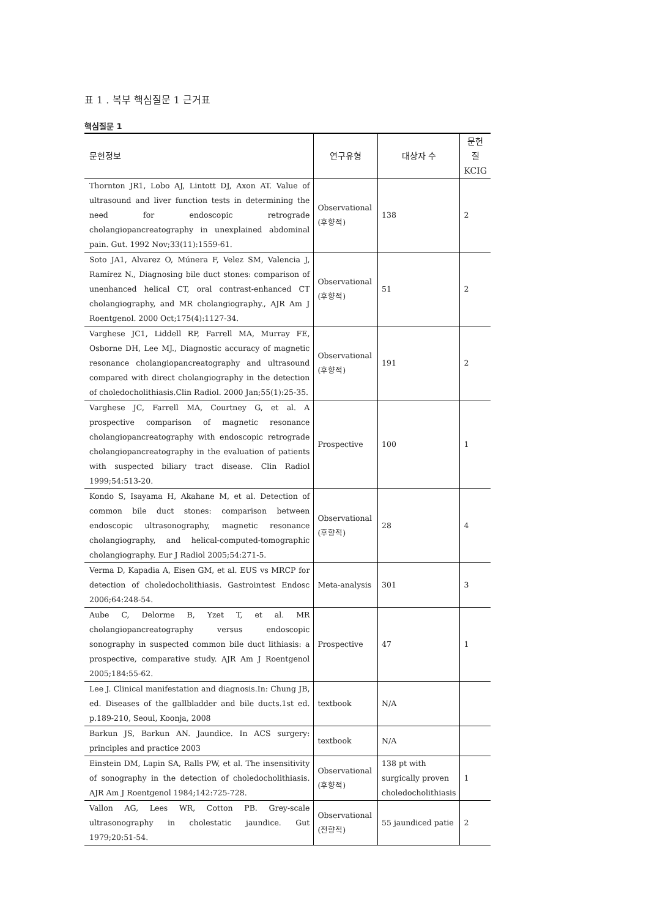표 1 . 복부 핵심질문 1 근거표
핵심질문 1
| 문헌정보 | 연구유형 | 대상자 수 | 문헌 질 KCIG |
| --- | --- | --- | --- |
| Thornton JR1, Lobo AJ, Lintott DJ, Axon AT. Value of ultrasound and liver function tests in determining the need for endoscopic retrograde cholangiopancreatography in unexplained abdominal pain. Gut. 1992 Nov;33(11):1559-61. | Observational (후향적) | 138 | 2 |
| Soto JA1, Alvarez O, Múnera F, Velez SM, Valencia J, Ramírez N., Diagnosing bile duct stones: comparison of unenhanced helical CT, oral contrast-enhanced CT cholangiography, and MR cholangiography., AJR Am J Roentgenol. 2000 Oct;175(4):1127-34. | Observational (후향적) | 51 | 2 |
| Varghese JC1, Liddell RP, Farrell MA, Murray FE, Osborne DH, Lee MJ., Diagnostic accuracy of magnetic resonance cholangiopancreatography and ultrasound compared with direct cholangiography in the detection of choledocholithiasis.Clin Radiol. 2000 Jan;55(1):25-35. | Observational (후향적) | 191 | 2 |
| Varghese JC, Farrell MA, Courtney G, et al. A prospective comparison of magnetic resonance cholangiopancreatography with endoscopic retrograde cholangiopancreatography in the evaluation of patients with suspected biliary tract disease. Clin Radiol 1999;54:513-20. | Prospective | 100 | 1 |
| Kondo S, Isayama H, Akahane M, et al. Detection of common bile duct stones: comparison between endoscopic ultrasonography, magnetic resonance cholangiography, and helical-computed-tomographic cholangiography. Eur J Radiol 2005;54:271-5. | Observational (후향적) | 28 | 4 |
| Verma D, Kapadia A, Eisen GM, et al. EUS vs MRCP for detection of choledocholithiasis. Gastrointest Endosc 2006;64:248-54. | Meta-analysis | 301 | 3 |
| Aube C, Delorme B, Yzet T, et al. MR cholangiopancreatography versus endoscopic sonography in suspected common bile duct lithiasis: a prospective, comparative study. AJR Am J Roentgenol 2005;184:55-62. | Prospective | 47 | 1 |
| Lee J. Clinical manifestation and diagnosis.In: Chung JB, ed. Diseases of the gallbladder and bile ducts.1st ed. p.189-210, Seoul, Koonja, 2008 | textbook | N/A | |
| Barkun JS, Barkun AN. Jaundice. In ACS surgery: principles and practice 2003 | textbook | N/A | |
| Einstein DM, Lapin SA, Ralls PW, et al. The insensitivity of sonography in the detection of choledocholithiasis. AJR Am J Roentgenol 1984;142:725-728. | Observational (후향적) | 138 pt with surgically proven choledocholithiasis | 1 |
| Vallon AG, Lees WR, Cotton PB. Grey-scale ultrasonography in cholestatic jaundice. Gut 1979;20:51-54. | Observational (전향적) | 55 jaundiced patie | 2 |